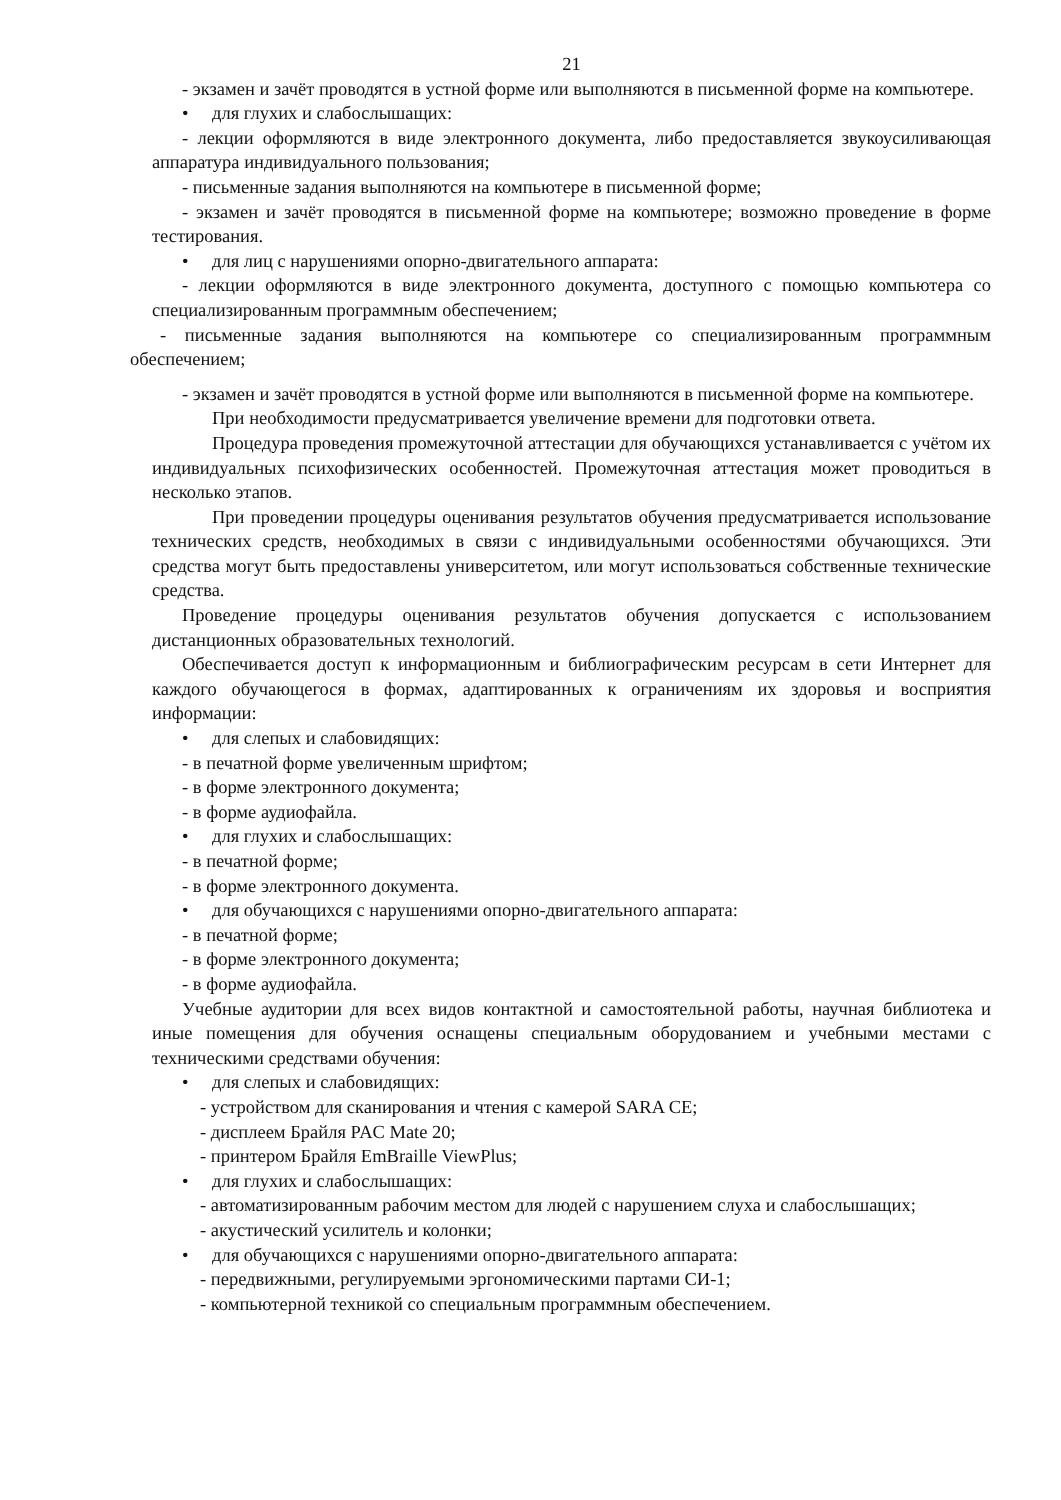21
- экзамен и зачёт проводятся в устной форме или выполняются в письменной форме на компьютере.
• для глухих и слабослышащих:
- лекции оформляются в виде электронного документа, либо предоставляется звукоусиливающая аппаратура индивидуального пользования;
- письменные задания выполняются на компьютере в письменной форме;
- экзамен и зачёт проводятся в письменной форме на компьютере; возможно проведение в форме тестирования.
• для лиц с нарушениями опорно-двигательного аппарата:
- лекции оформляются в виде электронного документа, доступного с помощью компьютера со специализированным программным обеспечением;
- письменные задания выполняются на компьютере со специализированным программным обеспечением;
- экзамен и зачёт проводятся в устной форме или выполняются в письменной форме на компьютере.
При необходимости предусматривается увеличение времени для подготовки ответа.
Процедура проведения промежуточной аттестации для обучающихся устанавливается с учётом их индивидуальных психофизических особенностей. Промежуточная аттестация может проводиться в несколько этапов.
При проведении процедуры оценивания результатов обучения предусматривается использование технических средств, необходимых в связи с индивидуальными особенностями обучающихся. Эти средства могут быть предоставлены университетом, или могут использоваться собственные технические средства.
Проведение процедуры оценивания результатов обучения допускается с использованием дистанционных образовательных технологий.
Обеспечивается доступ к информационным и библиографическим ресурсам в сети Интернет для каждого обучающегося в формах, адаптированных к ограничениям их здоровья и восприятия информации:
• для слепых и слабовидящих:
- в печатной форме увеличенным шрифтом;
- в форме электронного документа;
- в форме аудиофайла.
• для глухих и слабослышащих:
- в печатной форме;
- в форме электронного документа.
• для обучающихся с нарушениями опорно-двигательного аппарата:
- в печатной форме;
- в форме электронного документа;
- в форме аудиофайла.
Учебные аудитории для всех видов контактной и самостоятельной работы, научная библиотека и иные помещения для обучения оснащены специальным оборудованием и учебными местами с техническими средствами обучения:
• для слепых и слабовидящих:
- устройством для сканирования и чтения с камерой SARA CE;
- дисплеем Брайля PAC Mate 20;
- принтером Брайля EmBraille ViewPlus;
• для глухих и слабослышащих:
- автоматизированным рабочим местом для людей с нарушением слуха и слабослышащих;
- акустический усилитель и колонки;
• для обучающихся с нарушениями опорно-двигательного аппарата:
- передвижными, регулируемыми эргономическими партами СИ-1;
- компьютерной техникой со специальным программным обеспечением.